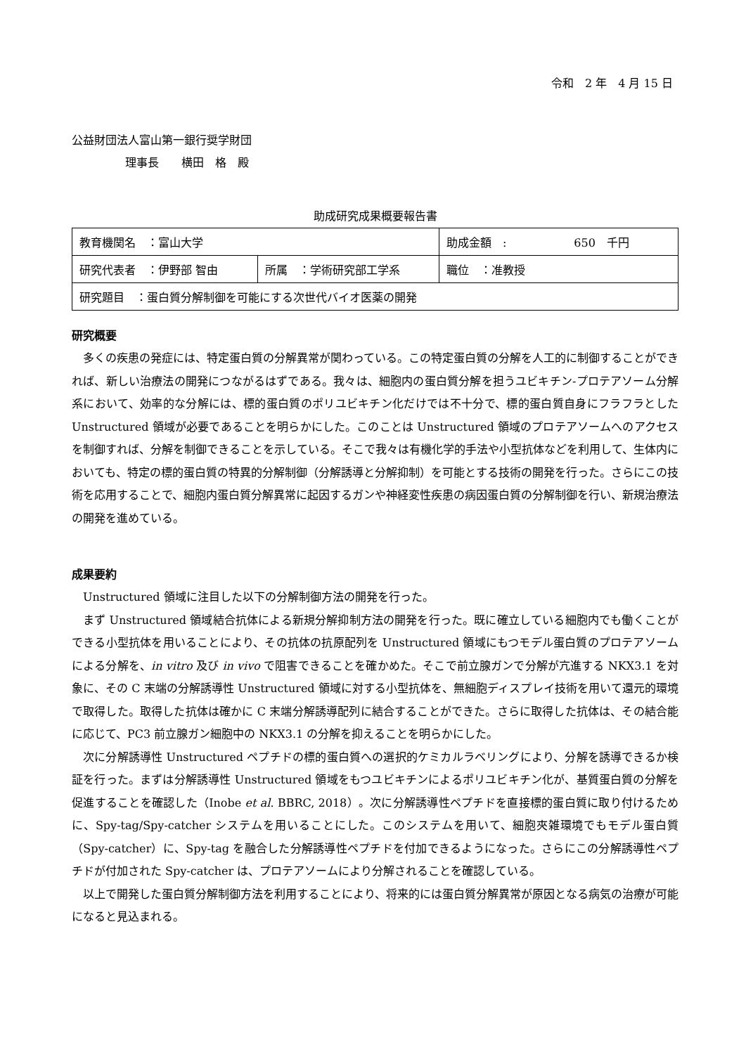令和　2 年　4 月 15 日
公益財団法人富山第一銀行奨学財団
理事長　　横田　格　殿
助成研究成果概要報告書
| 教育機関名 ：富山大学 | | 助成金額 : 650 千円 |
| 研究代表者 ：伊野部 智由 | 所属 ：学術研究部工学系 | 職位 ：准教授 |
| 研究題目 ：蛋白質分解制御を可能にする次世代バイオ医薬の開発 | | |
研究概要
多くの疾患の発症には、特定蛋白質の分解異常が関わっている。この特定蛋白質の分解を人工的に制御することができれば、新しい治療法の開発につながるはずである。我々は、細胞内の蛋白質分解を担うユビキチン-プロテアソーム分解系において、効率的な分解には、標的蛋白質のポリユビキチン化だけでは不十分で、標的蛋白質自身にフラフラとした Unstructured 領域が必要であることを明らかにした。このことは Unstructured 領域のプロテアソームへのアクセスを制御すれば、分解を制御できることを示している。そこで我々は有機化学的手法や小型抗体などを利用して、生体内においても、特定の標的蛋白質の特異的分解制御（分解誘導と分解抑制）を可能とする技術の開発を行った。さらにこの技術を応用することで、細胞内蛋白質分解異常に起因するガンや神経変性疾患の病因蛋白質の分解制御を行い、新規治療法の開発を進めている。
成果要約
Unstructured 領域に注目した以下の分解制御方法の開発を行った。
まず Unstructured 領域結合抗体による新規分解抑制方法の開発を行った。既に確立している細胞内でも働くことができる小型抗体を用いることにより、その抗体の抗原配列を Unstructured 領域にもつモデル蛋白質のプロテアソームによる分解を、in vitro 及び in vivo で阻害できることを確かめた。そこで前立腺ガンで分解が亢進する NKX3.1 を対象に、その C 末端の分解誘導性 Unstructured 領域に対する小型抗体を、無細胞ディスプレイ技術を用いて還元的環境で取得した。取得した抗体は確かに C 末端分解誘導配列に結合することができた。さらに取得した抗体は、その結合能に応じて、PC3 前立腺ガン細胞中の NKX3.1 の分解を抑えることを明らかにした。
次に分解誘導性 Unstructured ペプチドの標的蛋白質への選択的ケミカルラベリングにより、分解を誘導できるか検証を行った。まずは分解誘導性 Unstructured 領域をもつユビキチンによるポリユビキチン化が、基質蛋白質の分解を促進することを確認した（Inobe et al. BBRC, 2018）。次に分解誘導性ペプチドを直接標的蛋白質に取り付けるために、Spy-tag/Spy-catcher システムを用いることにした。このシステムを用いて、細胞夾雑環境でもモデル蛋白質（Spy-catcher）に、Spy-tag を融合した分解誘導性ペプチドを付加できるようになった。さらにこの分解誘導性ペプチドが付加された Spy-catcher は、プロテアソームにより分解されることを確認している。
以上で開発した蛋白質分解制御方法を利用することにより、将来的には蛋白質分解異常が原因となる病気の治療が可能になると見込まれる。